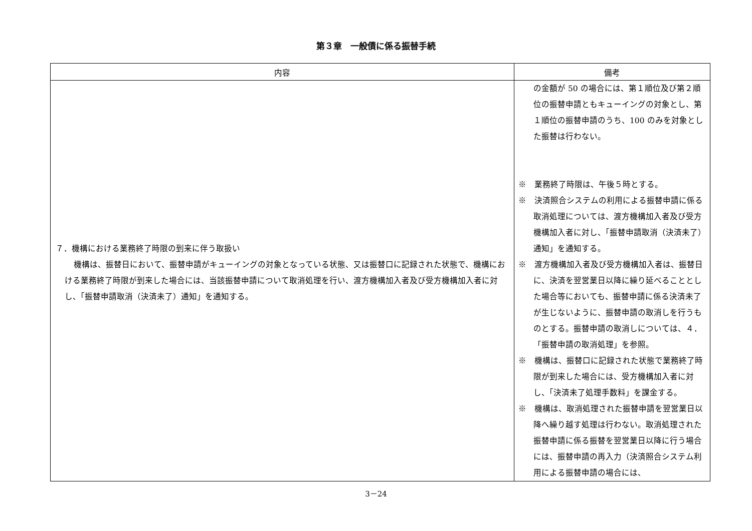第３章　一般債に係る振替手続
| 内容 | 備考 |
| --- | --- |
| ７．機構における業務終了時限の到来に伴う取扱い 機構は、振替日において、振替申請がキューイングの対象となっている状態、又は振替口に記録された状態で、機構における業務終了時限が到来した場合には、当該振替申請について取消処理を行い、渡方機構加入者及び受方機構加入者に対し、「振替申請取消（決済未了）通知」を通知する。 | の金額が 50 の場合には、第１順位及び第２順位の振替申請ともキューイングの対象とし、第１順位の振替申請のうち、100 のみを対象とした振替は行わない。 ※ 業務終了時限は、午後５時とする。 ※ 決済照合システムの利用による振替申請に係る取消処理については、渡方機構加入者及び受方機構加入者に対し、「振替申請取消（決済未了）通知」を通知する。 ※ 渡方機構加入者及び受方機構加入者は、振替日に、決済を翌営業日以降に繰り延べることとした場合等においても、振替申請に係る決済未了が生じないように、振替申請の取消しを行うものとする。振替申請の取消しについては、４．「振替申請の取消処理」を参照。 ※ 機構は、振替口に記録された状態で業務終了時限が到来した場合には、受方機構加入者に対し、「決済未了処理手数料」を課金する。 ※ 機構は、取消処理された振替申請を翌営業日以降へ繰り越す処理は行わない。取消処理された振替申請に係る振替を翌営業日以降に行う場合には、振替申請の再入力（決済照合システム利用による振替申請の場合には、 |
3－24